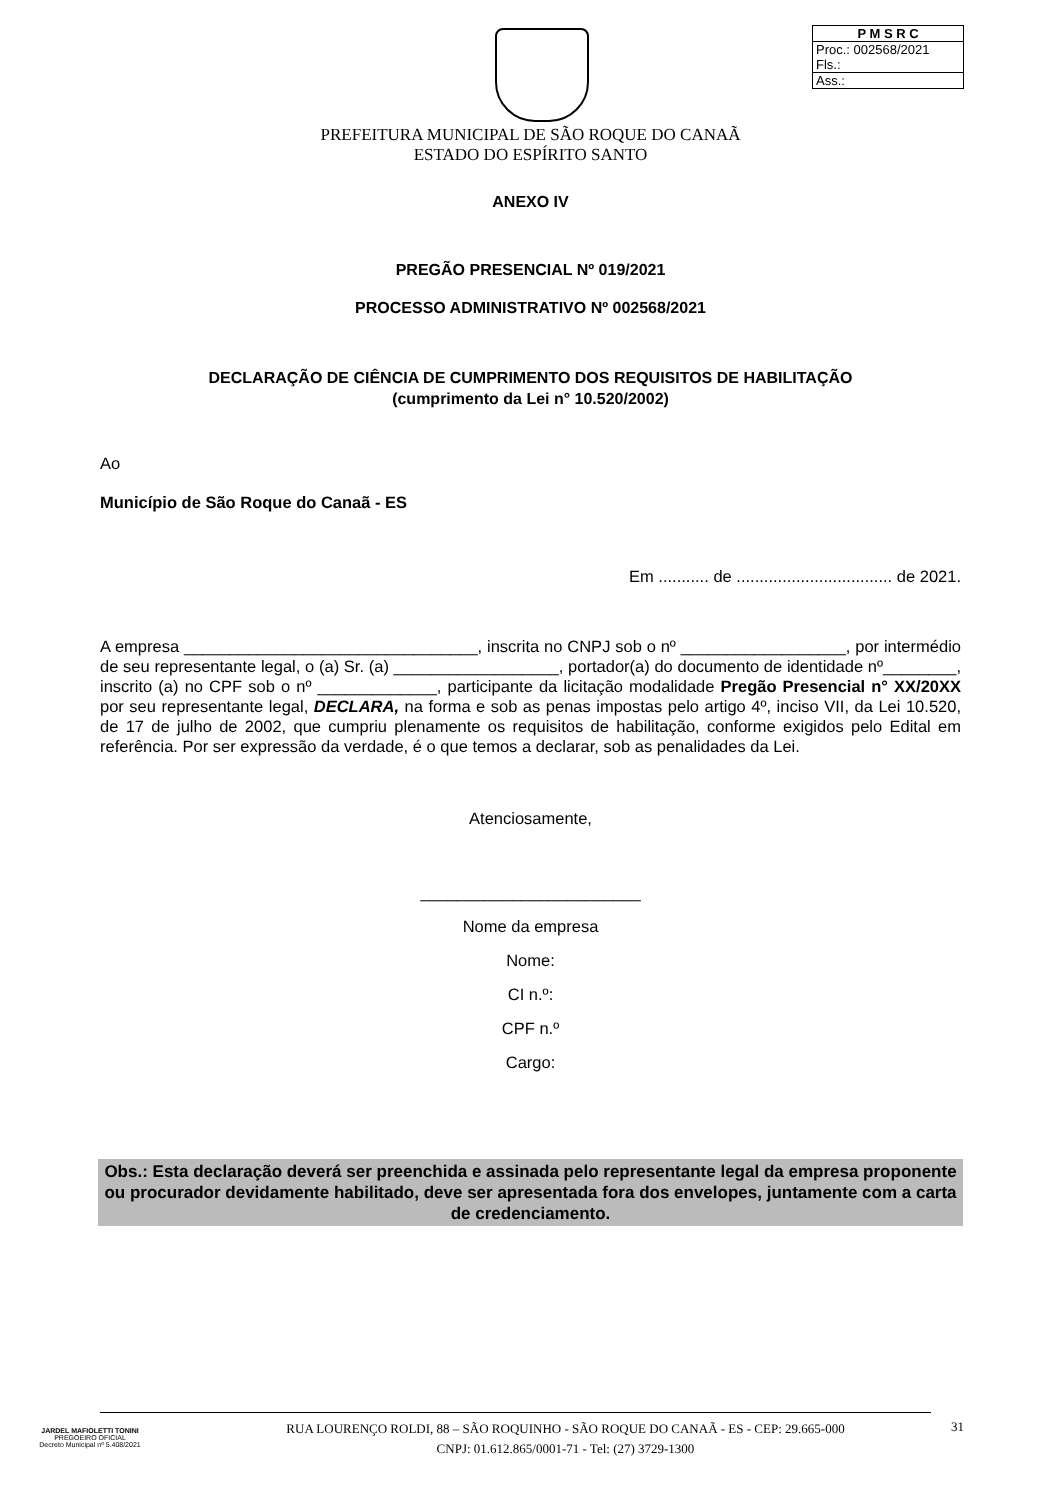| P M S R C |
| Proc.: 002568/2021 Fls.: |
| Ass.: |
PREFEITURA MUNICIPAL DE SÃO ROQUE DO CANAÃ
ESTADO DO ESPÍRITO SANTO
ANEXO IV
PREGÃO PRESENCIAL Nº 019/2021
PROCESSO ADMINISTRATIVO Nº 002568/2021
DECLARAÇÃO DE CIÊNCIA DE CUMPRIMENTO DOS REQUISITOS DE HABILITAÇÃO
(cumprimento da Lei n° 10.520/2002)
Ao
Município de São Roque do Canaã - ES
Em ........... de .................................. de 2021.
A empresa ________________________________, inscrita no CNPJ sob o nº __________________, por intermédio de seu representante legal, o (a) Sr. (a) __________________, portador(a) do documento de identidade nº________, inscrito (a) no CPF sob o nº _____________, participante da licitação modalidade Pregão Presencial n° XX/20XX por seu representante legal, DECLARA, na forma e sob as penas impostas pelo artigo 4º, inciso VII, da Lei 10.520, de 17 de julho de 2002, que cumpriu plenamente os requisitos de habilitação, conforme exigidos pelo Edital em referência. Por ser expressão da verdade, é o que temos a declarar, sob as penalidades da Lei.
Atenciosamente,
________________________
Nome da empresa
Nome:
CI n.º:
CPF n.º
Cargo:
Obs.: Esta declaração deverá ser preenchida e assinada pelo representante legal da empresa proponente ou procurador devidamente habilitado, deve ser apresentada fora dos envelopes, juntamente com a carta de credenciamento.
JARDEL MAFIOLETTI TONINI
PREGOEIRO OFICIAL
Decreto Municipal nº 5.408/2021
RUA LOURENÇO ROLDI, 88 – SÃO ROQUINHO - SÃO ROQUE DO CANAÃ - ES - CEP: 29.665-000
CNPJ: 01.612.865/0001-71 - Tel: (27) 3729-1300
31